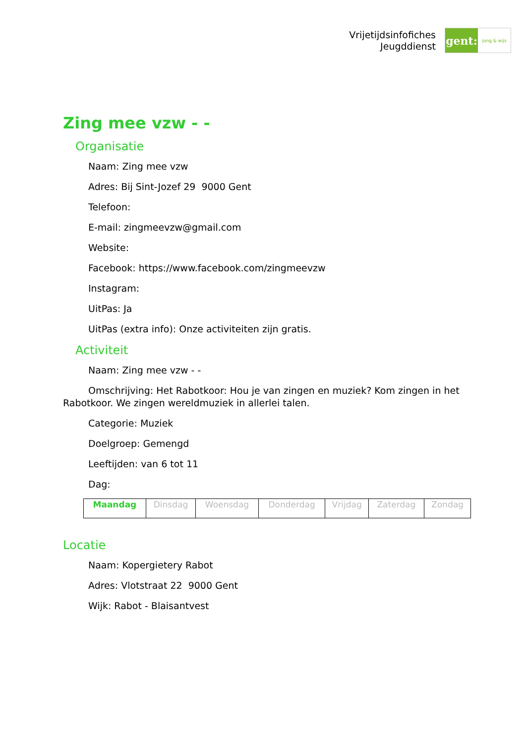Vrijetijdsinfofiches
Jeugddienst
gent:
jong & wijs
Zing mee vzw - -
Organisatie
Naam: Zing mee vzw
Adres: Bij Sint-Jozef 29 9000 Gent
Telefoon:
E-mail: zingmeevzw@gmail.com
Website:
Facebook: https://www.facebook.com/zingmeevzw
Instagram:
UitPas: Ja
UitPas (extra info): Onze activiteiten zijn gratis.
Activiteit
Naam: Zing mee vzw - -
Omschrijving: Het Rabotkoor: Hou je van zingen en muziek? Kom zingen in het Rabotkoor. We zingen wereldmuziek in allerlei talen.
Categorie: Muziek
Doelgroep: Gemengd
Leeftijden: van 6 tot 11
Dag:
| Maandag | Dinsdag | Woensdag | Donderdag | Vrijdag | Zaterdag | Zondag |
Locatie
Naam: Kopergietery Rabot
Adres: Vlotstraat 22 9000 Gent
Wijk: Rabot - Blaisantvest